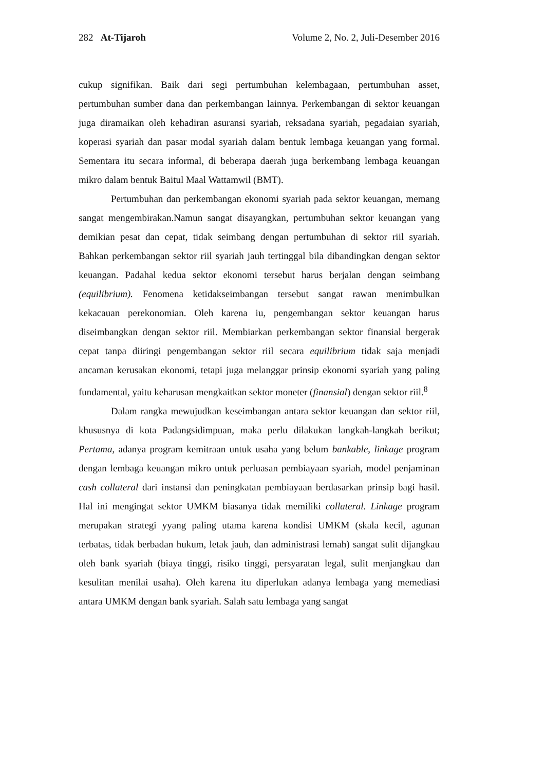282 At-Tijaroh Volume 2, No. 2, Juli-Desember 2016
cukup signifikan. Baik dari segi pertumbuhan kelembagaan, pertumbuhan asset, pertumbuhan sumber dana dan perkembangan lainnya. Perkembangan di sektor keuangan juga diramaikan oleh kehadiran asuransi syariah, reksadana syariah, pegadaian syariah, koperasi syariah dan pasar modal syariah dalam bentuk lembaga keuangan yang formal. Sementara itu secara informal, di beberapa daerah juga berkembang lembaga keuangan mikro dalam bentuk Baitul Maal Wattamwil (BMT).
Pertumbuhan dan perkembangan ekonomi syariah pada sektor keuangan, memang sangat mengembirakan.Namun sangat disayangkan, pertumbuhan sektor keuangan yang demikian pesat dan cepat, tidak seimbang dengan pertumbuhan di sektor riil syariah. Bahkan perkembangan sektor riil syariah jauh tertinggal bila dibandingkan dengan sektor keuangan. Padahal kedua sektor ekonomi tersebut harus berjalan dengan seimbang (equilibrium). Fenomena ketidakseimbangan tersebut sangat rawan menimbulkan kekacauan perekonomian. Oleh karena iu, pengembangan sektor keuangan harus diseimbangkan dengan sektor riil. Membiarkan perkembangan sektor finansial bergerak cepat tanpa diiringi pengembangan sektor riil secara equilibrium tidak saja menjadi ancaman kerusakan ekonomi, tetapi juga melanggar prinsip ekonomi syariah yang paling fundamental, yaitu keharusan mengkaitkan sektor moneter (finansial) dengan sektor riil.<sup>8</sup>
Dalam rangka mewujudkan keseimbangan antara sektor keuangan dan sektor riil, khususnya di kota Padangsidimpuan, maka perlu dilakukan langkah-langkah berikut; Pertama, adanya program kemitraan untuk usaha yang belum bankable, linkage program dengan lembaga keuangan mikro untuk perluasan pembiayaan syariah, model penjaminan cash collateral dari instansi dan peningkatan pembiayaan berdasarkan prinsip bagi hasil. Hal ini mengingat sektor UMKM biasanya tidak memiliki collateral. Linkage program merupakan strategi yyang paling utama karena kondisi UMKM (skala kecil, agunan terbatas, tidak berbadan hukum, letak jauh, dan administrasi lemah) sangat sulit dijangkau oleh bank syariah (biaya tinggi, risiko tinggi, persyaratan legal, sulit menjangkau dan kesulitan menilai usaha). Oleh karena itu diperlukan adanya lembaga yang memediasi antara UMKM dengan bank syariah. Salah satu lembaga yang sangat